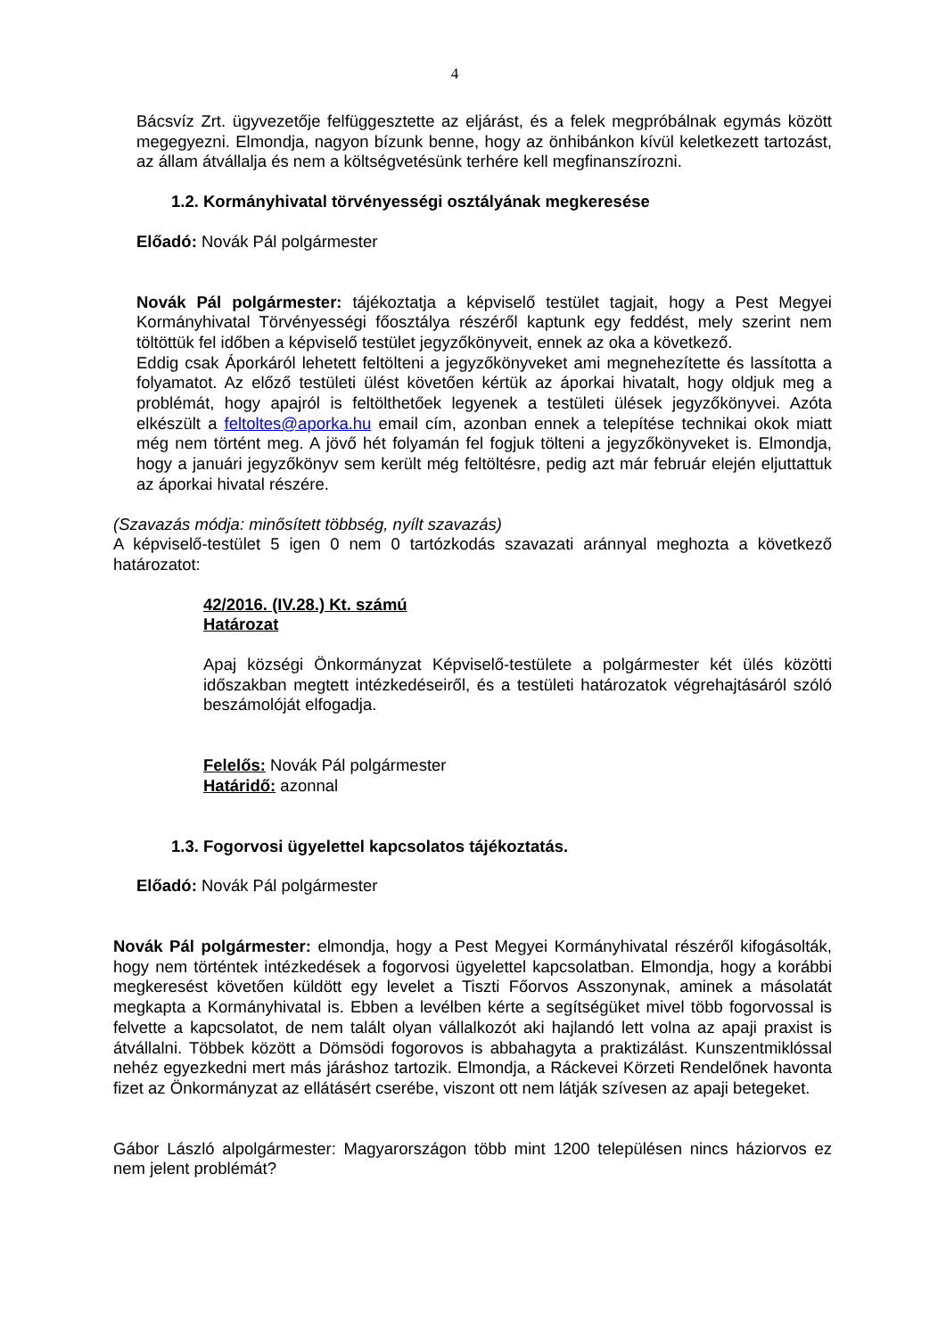4
Bácsvíz Zrt. ügyvezetője felfüggesztette az eljárást, és a felek megpróbálnak egymás között megegyezni. Elmondja, nagyon bízunk benne, hogy az önhibánkon kívül keletkezett tartozást, az állam átvállalja és nem a költségvetésünk terhére kell megfinanszírozni.
1.2. Kormányhivatal törvényességi osztályának megkeresése
Előadó: Novák Pál polgármester
Novák Pál polgármester: tájékoztatja a képviselő testület tagjait, hogy a Pest Megyei Kormányhivatal Törvényességi főosztálya részéről kaptunk egy feddést, mely szerint nem töltöttük fel időben a képviselő testület jegyzőkönyveit, ennek az oka a következő.
Eddig csak Áporkáról lehetett feltölteni a jegyzőkönyveket ami megnehezítette és lassította a folyamatot. Az előző testületi ülést követően kértük az áporkai hivatalt, hogy oldjuk meg a problémát, hogy apajról is feltölthetőek legyenek a testületi ülések jegyzőkönyvei. Azóta elkészült a feltoltes@aporka.hu email cím, azonban ennek a telepítése technikai okok miatt még nem történt meg. A jövő hét folyamán fel fogjuk tölteni a jegyzőkönyveket is. Elmondja, hogy a januári jegyzőkönyv sem került még feltöltésre, pedig azt már február elején eljuttattuk az áporkai hivatal részére.
(Szavazás módja: minősített többség, nyílt szavazás)
A képviselő-testület 5 igen 0 nem 0 tartózkodás szavazati aránnyal meghozta a következő határozatot:
42/2016. (IV.28.) Kt. számú
Határozat
Apaj községi Önkormányzat Képviselő-testülete a polgármester két ülés közötti időszakban megtett intézkedéseiről, és a testületi határozatok végrehajtásáról szóló beszámolóját elfogadja.
Felelős: Novák Pál polgármester
Határidő: azonnal
1.3. Fogorvosi ügyelettel kapcsolatos tájékoztatás.
Előadó: Novák Pál polgármester
Novák Pál polgármester: elmondja, hogy a Pest Megyei Kormányhivatal részéről kifogásolták, hogy nem történtek intézkedések a fogorvosi ügyelettel kapcsolatban. Elmondja, hogy a korábbi megkeresést követően küldött egy levelet a Tiszti Főorvos Asszonynak, aminek a másolatát megkapta a Kormányhivatal is. Ebben a levélben kérte a segítségüket mivel több fogorvossal is felvette a kapcsolatot, de nem talált olyan vállalkozót aki hajlandó lett volna az apaji praxist is átvállalni. Többek között a Dömsödi fogorovos is abbahagyta a praktizálást. Kunszentmiklóssal nehéz egyezkedni mert más járáshoz tartozik. Elmondja, a Ráckevei Körzeti Rendelőnek havonta fizet az Önkormányzat az ellátásért cserébe, viszont ott nem látják szívesen az apaji betegeket.
Gábor László alpolgármester: Magyarországon több mint 1200 településen nincs háziorvos ez nem jelent problémát?